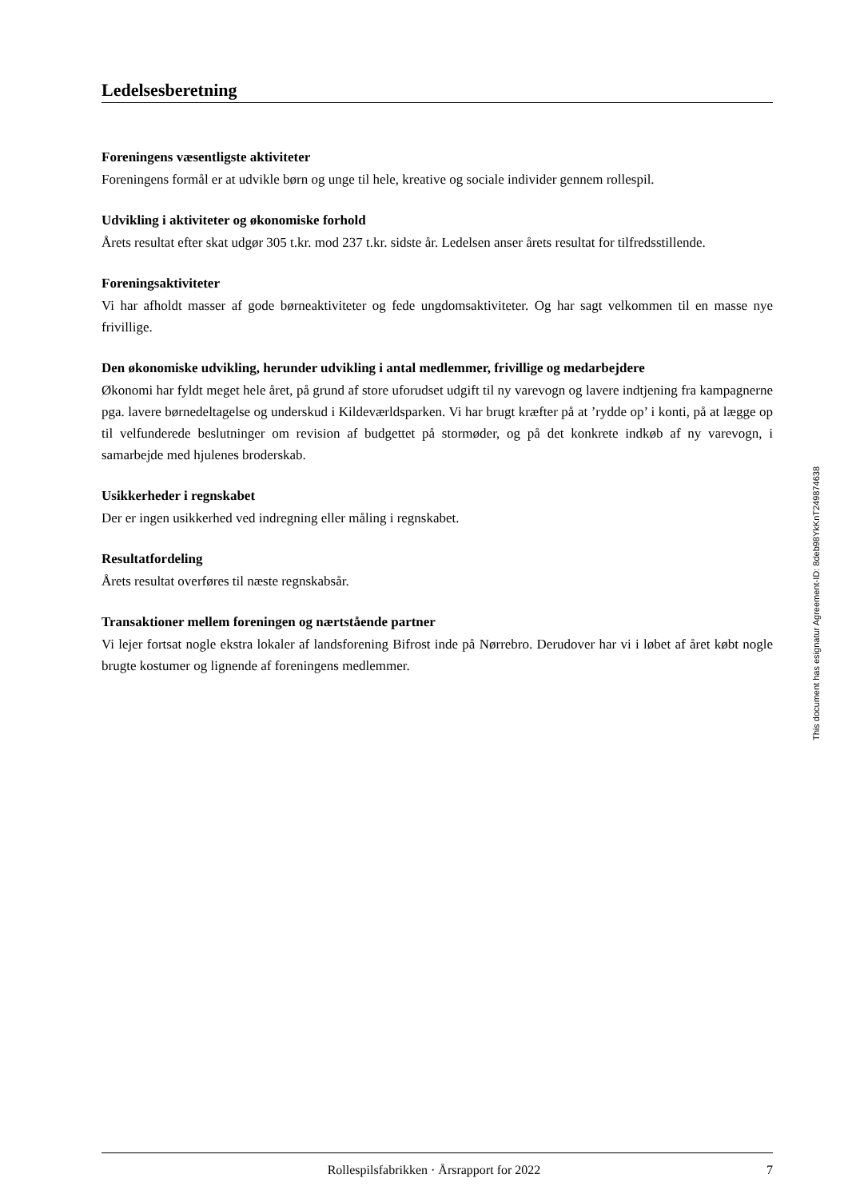Ledelsesberetning
Foreningens væsentligste aktiviteter
Foreningens formål er at udvikle børn og unge til hele, kreative og sociale individer gennem rollespil.
Udvikling i aktiviteter og økonomiske forhold
Årets resultat efter skat udgør 305 t.kr. mod 237 t.kr. sidste år. Ledelsen anser årets resultat for tilfredsstillende.
Foreningsaktiviteter
Vi har afholdt masser af gode børneaktiviteter og fede ungdomsaktiviteter. Og har sagt velkommen til en masse nye frivillige.
Den økonomiske udvikling, herunder udvikling i antal medlemmer, frivillige og medarbejdere
Økonomi har fyldt meget hele året, på grund af store uforudset udgift til ny varevogn og lavere indtjening fra kampagnerne pga. lavere børnedeltagelse og underskud i Kildeværldsparken. Vi har brugt kræfter på at ’rydde op’ i konti, på at lægge op til velfunderede beslutninger om revision af budgettet på stormøder, og på det konkrete indkøb af ny varevogn, i samarbejde med hjulenes broderskab.
Usikkerheder i regnskabet
Der er ingen usikkerhed ved indregning eller måling i regnskabet.
Resultatfordeling
Årets resultat overføres til næste regnskabsår.
Transaktioner mellem foreningen og nærtstående partner
Vi lejer fortsat nogle ekstra lokaler af landsforening Bifrost inde på Nørrebro. Derudover har vi i løbet af året købt nogle brugte kostumer og lignende af foreningens medlemmer.
This document has esignatur Agreement-ID: 8deb98YkKnT249874638
Rollespilsfabrikken · Årsrapport for 2022 7